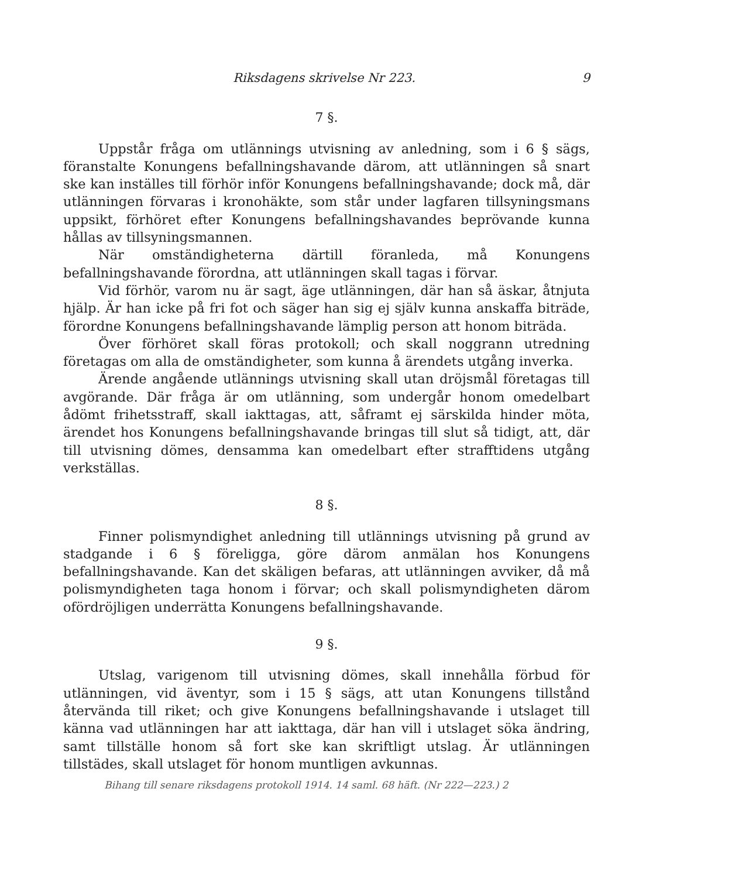Riksdagens skrivelse Nr 223. 9
7 §.
Uppstår fråga om utlännings utvisning av anledning, som i 6 § sägs, föranstalte Konungens befallningshavande därom, att utlänningen så snart ske kan inställes till förhör inför Konungens befallningshavande; dock må, där utlänningen förvaras i kronohäkte, som står under lagfaren tillsyningsmans uppsikt, förhöret efter Konungens befallningshavandes beprövande kunna hållas av tillsyningsmannen.
När omständigheterna därtill föranleda, må Konungens befallningshavande förordna, att utlänningen skall tagas i förvar.
Vid förhör, varom nu är sagt, äge utlänningen, där han så äskar, åtnjuta hjälp. Är han icke på fri fot och säger han sig ej själv kunna anskaffa biträde, förordne Konungens befallningshavande lämplig person att honom biträda.
Över förhöret skall föras protokoll; och skall noggrann utredning företagas om alla de omständigheter, som kunna å ärendets utgång inverka.
Ärende angående utlännings utvisning skall utan dröjsmål företagas till avgörande. Där fråga är om utlänning, som undergår honom omedelbart ådömt frihetsstraff, skall iakttagas, att, såframt ej särskilda hinder möta, ärendet hos Konungens befallningshavande bringas till slut så tidigt, att, där till utvisning dömes, densamma kan omedelbart efter strafftidens utgång verkställas.
8 §.
Finner polismyndighet anledning till utlännings utvisning på grund av stadgande i 6 § föreligga, göre därom anmälan hos Konungens befallningshavande. Kan det skäligen befaras, att utlänningen avviker, då må polismyndigheten taga honom i förvar; och skall polismyndigheten därom ofördröjligen underrätta Konungens befallningshavande.
9 §.
Utslag, varigenom till utvisning dömes, skall innehålla förbud för utlänningen, vid äventyr, som i 15 § sägs, att utan Konungens tillstånd återvända till riket; och give Konungens befallningshavande i utslaget till känna vad utlänningen har att iakttaga, där han vill i utslaget söka ändring, samt tillställe honom så fort ske kan skriftligt utslag. Är utlänningen tillstädes, skall utslaget för honom muntligen avkunnas.
Bihang till senare riksdagens protokoll 1914. 14 saml. 68 häft. (Nr 222—223.) 2